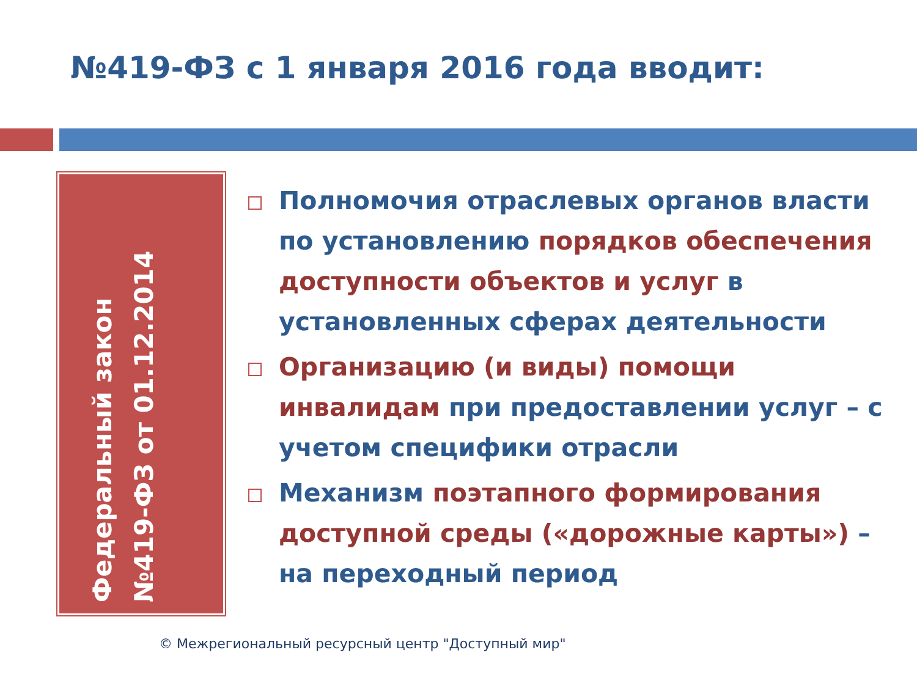№419-ФЗ с 1 января 2016 года вводит:
Федеральный закон
№419-ФЗ от 01.12.2014
Полномочия отраслевых органов власти по установлению порядков обеспечения доступности объектов и услуг в установленных сферах деятельности
Организацию (и виды) помощи инвалидам при предоставлении услуг – с учетом специфики отрасли
Механизм поэтапного формирования доступной среды («дорожные карты») – на переходный период
© Межрегиональный ресурсный центр "Доступный мир"